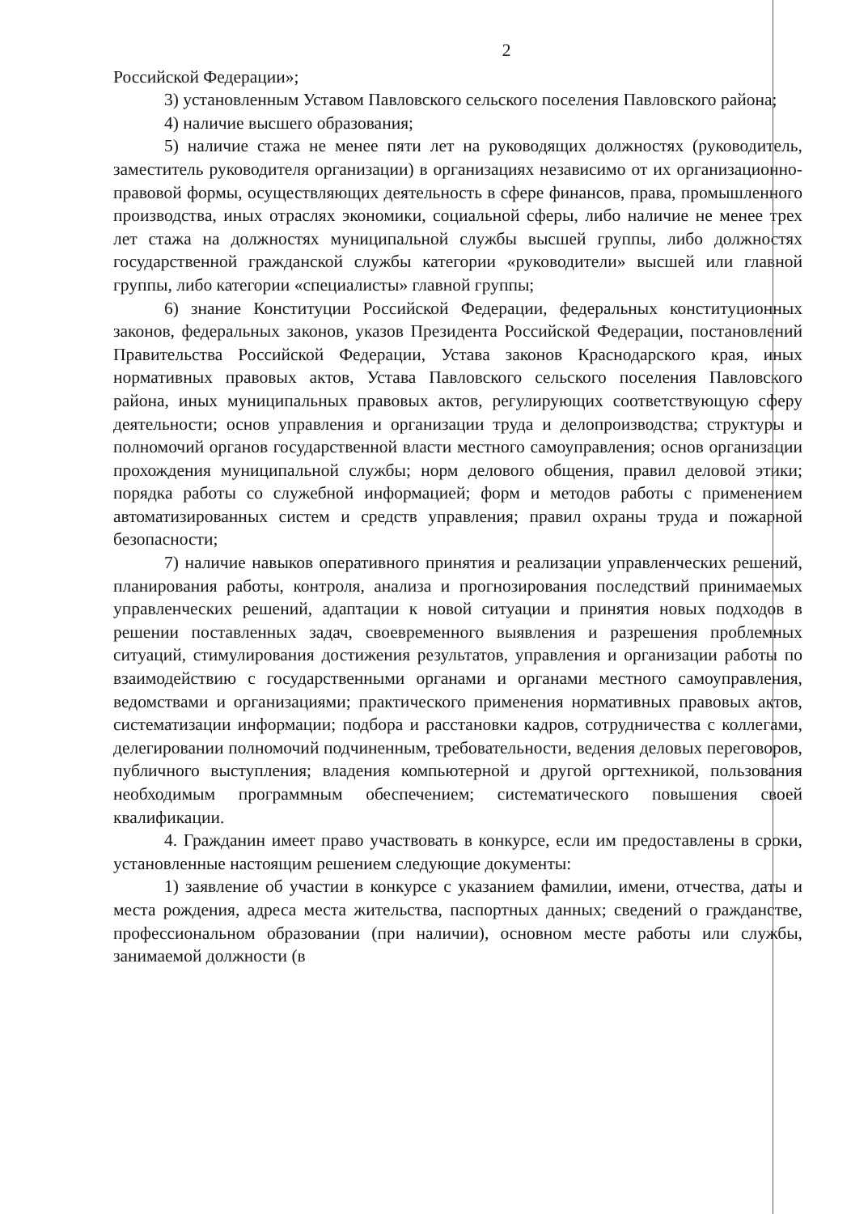2
Российской Федерации»;
3) установленным Уставом Павловского сельского поселения Павловского района;
4) наличие высшего образования;
5) наличие стажа не менее пяти лет на руководящих должностях (руководитель, заместитель руководителя организации) в организациях независимо от их организационно-правовой формы, осуществляющих деятельность в сфере финансов, права, промышленного производства, иных отраслях экономики, социальной сферы, либо наличие не менее трех лет стажа на должностях муниципальной службы высшей группы, либо должностях государственной гражданской службы категории «руководители» высшей или главной группы, либо категории «специалисты» главной группы;
6) знание Конституции Российской Федерации, федеральных конституционных законов, федеральных законов, указов Президента Российской Федерации, постановлений Правительства Российской Федерации, Устава законов Краснодарского края, иных нормативных правовых актов, Устава Павловского сельского поселения Павловского района, иных муниципальных правовых актов, регулирующих соответствующую сферу деятельности; основ управления и организации труда и делопроизводства; структуры и полномочий органов государственной власти местного самоуправления; основ организации прохождения муниципальной службы; норм делового общения, правил деловой этики; порядка работы со служебной информацией; форм и методов работы с применением автоматизированных систем и средств управления; правил охраны труда и пожарной безопасности;
7) наличие навыков оперативного принятия и реализации управленческих решений, планирования работы, контроля, анализа и прогнозирования последствий принимаемых управленческих решений, адаптации к новой ситуации и принятия новых подходов в решении поставленных задач, своевременного выявления и разрешения проблемных ситуаций, стимулирования достижения результатов, управления и организации работы по взаимодействию с государственными органами и органами местного самоуправления, ведомствами и организациями; практического применения нормативных правовых актов, систематизации информации; подбора и расстановки кадров, сотрудничества с коллегами, делегировании полномочий подчиненным, требовательности, ведения деловых переговоров, публичного выступления; владения компьютерной и другой оргтехникой, пользования необходимым программным обеспечением; систематического повышения своей квалификации.
4. Гражданин имеет право участвовать в конкурсе, если им предоставлены в сроки, установленные настоящим решением следующие документы:
1) заявление об участии в конкурсе с указанием фамилии, имени, отчества, даты и места рождения, адреса места жительства, паспортных данных; сведений о гражданстве, профессиональном образовании (при наличии), основном месте работы или службы, занимаемой должности (в